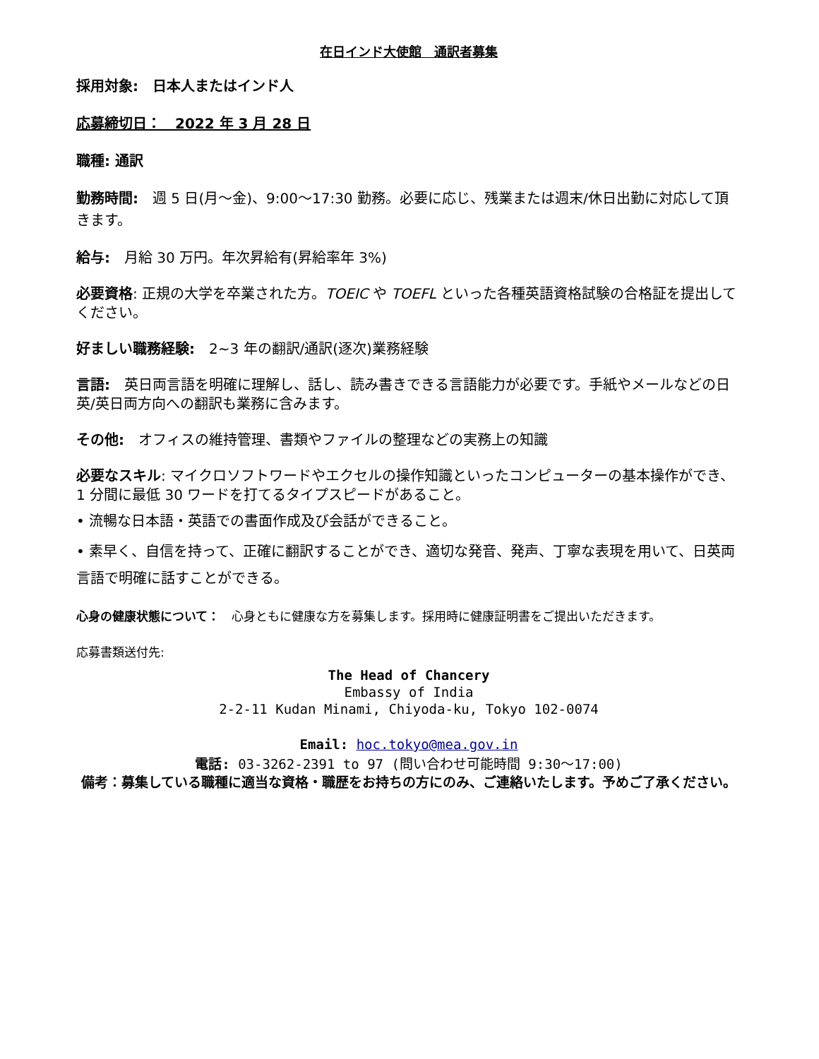在日インド大使館　通訳者募集
採用対象:　日本人またはインド人
応募締切日：　2022 年 3 月 28 日
職種: 通訳
勤務時間:　週 5 日(月〜金)、9:00〜17:30 勤務。必要に応じ、残業または週末/休日出勤に対応して頂きます。
給与:　月給 30 万円。年次昇給有(昇給率年 3%)
必要資格: 正規の大学を卒業された方。TOEIC や TOEFL といった各種英語資格試験の合格証を提出してください。
好ましい職務経験:　2~3 年の翻訳/通訳(逐次)業務経験
言語:　英日両言語を明確に理解し、話し、読み書きできる言語能力が必要です。手紙やメールなどの日英/英日両方向への翻訳も業務に含みます。
その他:　オフィスの維持管理、書類やファイルの整理などの実務上の知識
必要なスキル: マイクロソフトワードやエクセルの操作知識といったコンピューターの基本操作ができ、1 分間に最低 30 ワードを打てるタイプスピードがあること。
• 流暢な日本語・英語での書面作成及び会話ができること。
• 素早く、自信を持って、正確に翻訳することができ、適切な発音、発声、丁寧な表現を用いて、日英両言語で明確に話すことができる。
心身の健康状態について：　心身ともに健康な方を募集します。採用時に健康証明書をご提出いただきます。
応募書類送付先:
The Head of Chancery
Embassy of India
2-2-11 Kudan Minami, Chiyoda-ku, Tokyo 102-0074
Email: hoc.tokyo@mea.gov.in
電話: 03-3262-2391 to 97 (問い合わせ可能時間 9:30〜17:00)
備考：募集している職種に適当な資格・職歴をお持ちの方にのみ、ご連絡いたします。予めご了承ください。